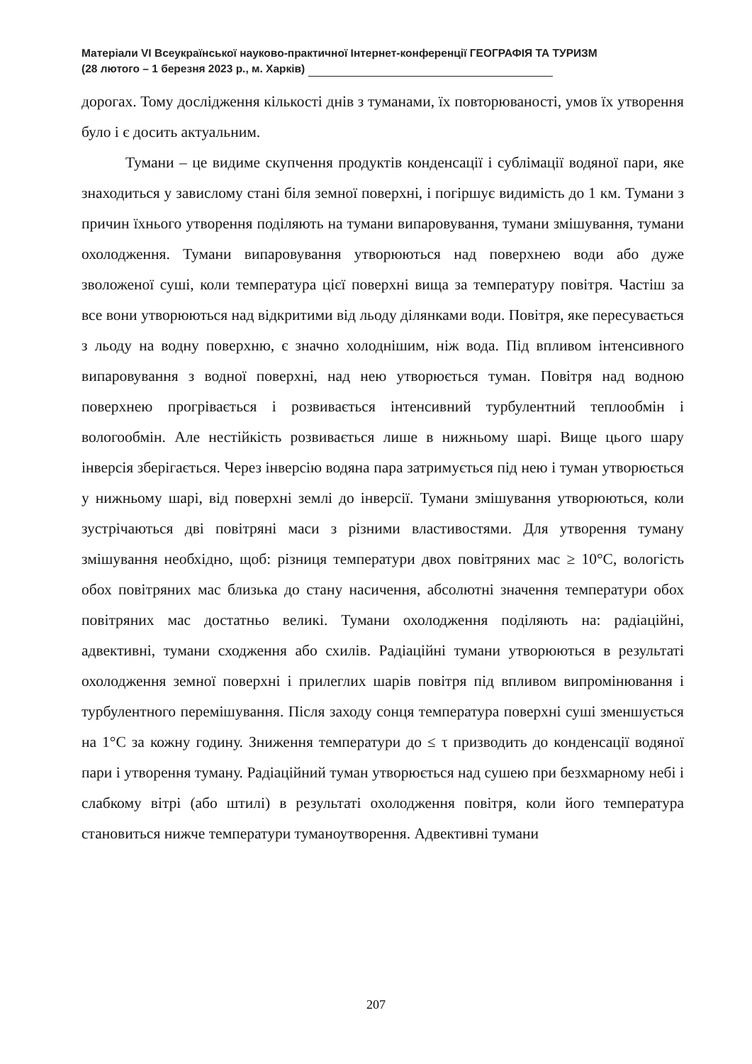Матеріали VI Всеукраїнської науково-практичної Інтернет-конференції ГЕОГРАФІЯ ТА ТУРИЗМ
(28 лютого – 1 березня 2023 р., м. Харків)
дорогах. Тому дослідження кількості днів з туманами, їх повторюваності, умов їх утворення було і є досить актуальним.
Тумани – це видиме скупчення продуктів конденсації і сублімації водяної пари, яке знаходиться у завислому стані біля земної поверхні, і погіршує видимість до 1 км. Тумани з причин їхнього утворення поділяють на тумани випаровування, тумани змішування, тумани охолодження. Тумани випаровування утворюються над поверхнею води або дуже зволоженої суші, коли температура цієї поверхні вища за температуру повітря. Частіш за все вони утворюються над відкритими від льоду ділянками води. Повітря, яке пересувається з льоду на водну поверхню, є значно холоднішим, ніж вода. Під впливом інтенсивного випаровування з водної поверхні, над нею утворюється туман. Повітря над водною поверхнею прогрівається і розвивається інтенсивний турбулентний теплообмін і вологообмін. Але нестійкість розвивається лише в нижньому шарі. Вище цього шару інверсія зберігається. Через інверсію водяна пара затримується під нею і туман утворюється у нижньому шарі, від поверхні землі до інверсії. Тумани змішування утворюються, коли зустрічаються дві повітряні маси з різними властивостями. Для утворення туману змішування необхідно, щоб: різниця температури двох повітряних мас ≥ 10°С, вологість обох повітряних мас близька до стану насичення, абсолютні значення температури обох повітряних мас достатньо великі. Тумани охолодження поділяють на: радіаційні, адвективні, тумани сходження або схилів. Радіаційні тумани утворюються в результаті охолодження земної поверхні і прилеглих шарів повітря під впливом випромінювання і турбулентного перемішування. Після заходу сонця температура поверхні суші зменшується на 1°С за кожну годину. Зниження температури до ≤ τ призводить до конденсації водяної пари і утворення туману. Радіаційний туман утворюється над сушею при безхмарному небі і слабкому вітрі (або штилі) в результаті охолодження повітря, коли його температура становиться нижче температури туманоутворення. Адвективні тумани
207